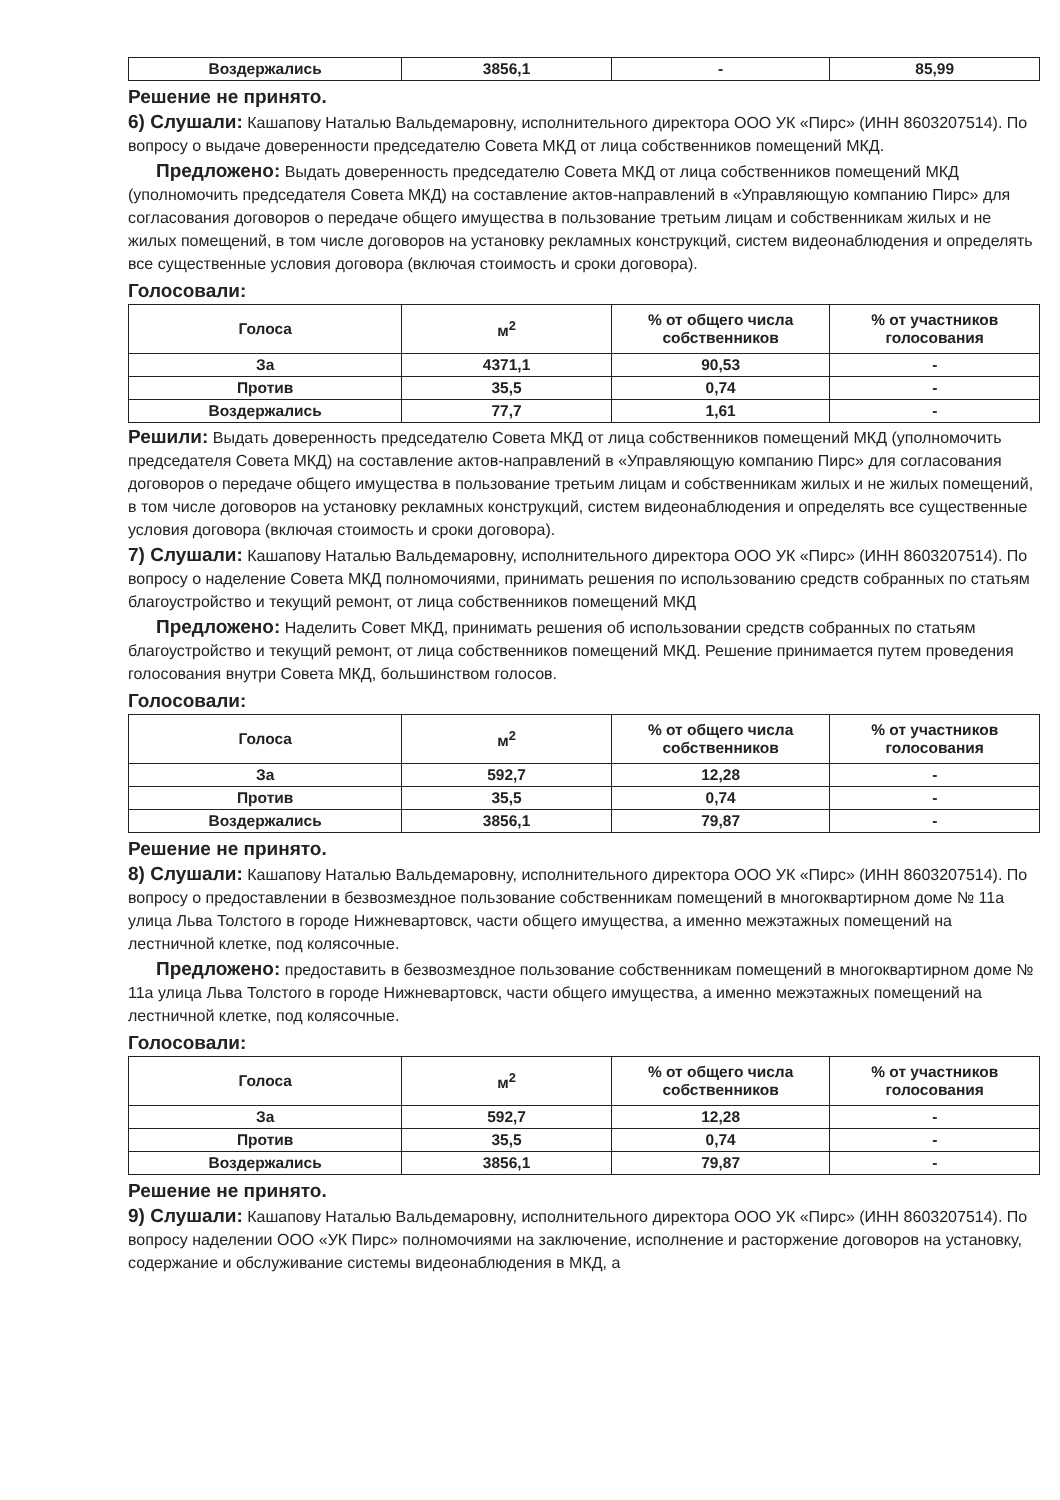| Воздержались | 3856,1 | - | 85,99 |
Решение не принято.
6) Слушали: Кашапову Наталью Вальдемаровну, исполнительного директора ООО УК «Пирс» (ИНН 8603207514). По вопросу о выдаче доверенности председателю Совета МКД от лица собственников помещений МКД.
Предложено: Выдать доверенность председателю Совета МКД от лица собственников помещений МКД (уполномочить председателя Совета МКД) на составление актов-направлений в «Управляющую компанию Пирс» для согласования договоров о передаче общего имущества в пользование третьим лицам и собственникам жилых и не жилых помещений, в том числе договоров на установку рекламных конструкций, систем видеонаблюдения и определять все существенные условия договора (включая стоимость и сроки договора).
Голосовали:
| Голоса | м<sup>2</sup> | % от общего числа собственников | % от участников голосования |
| --- | --- | --- | --- |
| За | 4371,1 | 90,53 | - |
| Против | 35,5 | 0,74 | - |
| Воздержались | 77,7 | 1,61 | - |
Решили: Выдать доверенность председателю Совета МКД от лица собственников помещений МКД (уполномочить председателя Совета МКД) на составление актов-направлений в «Управляющую компанию Пирс» для согласования договоров о передаче общего имущества в пользование третьим лицам и собственникам жилых и не жилых помещений, в том числе договоров на установку рекламных конструкций, систем видеонаблюдения и определять все существенные условия договора (включая стоимость и сроки договора).
7) Слушали: Кашапову Наталью Вальдемаровну, исполнительного директора ООО УК «Пирс» (ИНН 8603207514). По вопросу о наделение Совета МКД полномочиями, принимать решения по использованию средств собранных по статьям благоустройство и текущий ремонт, от лица собственников помещений МКД
Предложено: Наделить Совет МКД, принимать решения об использовании средств собранных по статьям благоустройство и текущий ремонт, от лица собственников помещений МКД. Решение принимается путем проведения голосования внутри Совета МКД, большинством голосов.
Голосовали:
| Голоса | м<sup>2</sup> | % от общего числа собственников | % от участников голосования |
| --- | --- | --- | --- |
| За | 592,7 | 12,28 | - |
| Против | 35,5 | 0,74 | - |
| Воздержались | 3856,1 | 79,87 | - |
Решение не принято.
8) Слушали: Кашапову Наталью Вальдемаровну, исполнительного директора ООО УК «Пирс» (ИНН 8603207514). По вопросу о предоставлении в безвозмездное пользование собственникам помещений в многоквартирном доме № 11а улица Льва Толстого в городе Нижневартовск, части общего имущества, а именно межэтажных помещений на лестничной клетке, под колясочные.
Предложено: предоставить в безвозмездное пользование собственникам помещений в многоквартирном доме № 11а улица Льва Толстого в городе Нижневартовск, части общего имущества, а именно межэтажных помещений на лестничной клетке, под колясочные.
Голосовали:
| Голоса | м<sup>2</sup> | % от общего числа собственников | % от участников голосования |
| --- | --- | --- | --- |
| За | 592,7 | 12,28 | - |
| Против | 35,5 | 0,74 | - |
| Воздержались | 3856,1 | 79,87 | - |
Решение не принято.
9) Слушали: Кашапову Наталью Вальдемаровну, исполнительного директора ООО УК «Пирс» (ИНН 8603207514). По вопросу наделении ООО «УК Пирс» полномочиями на заключение, исполнение и расторжение договоров на установку, содержание и обслуживание системы видеонаблюдения в МКД, а